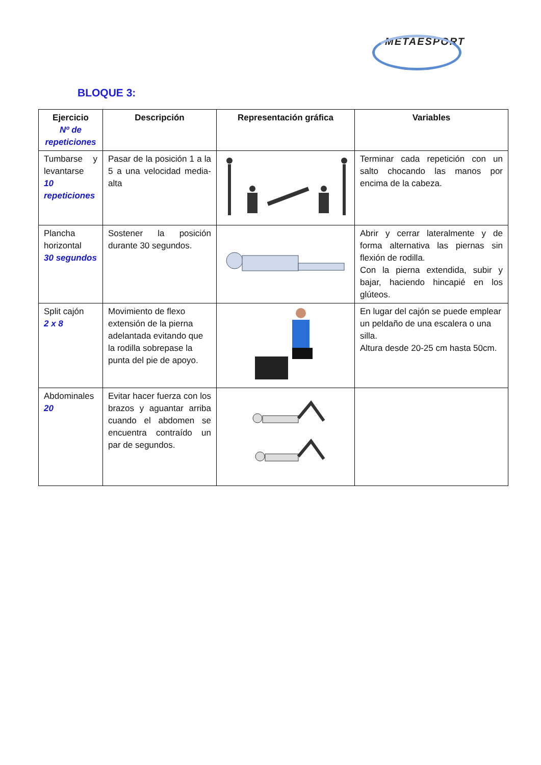METAESPORT
BLOQUE 3:
| Ejercicio Nº de repeticiones | Descripción | Representación gráfica | Variables |
| --- | --- | --- | --- |
| Tumbarse y levantarse 10 repeticiones | Pasar de la posición 1 a la 5 a una velocidad media-alta | | Terminar cada repetición con un salto chocando las manos por encima de la cabeza. |
| Plancha horizontal 30 segundos | Sostener la posición durante 30 segundos. | | Abrir y cerrar lateralmente y de forma alternativa las piernas sin flexión de rodilla. Con la pierna extendida, subir y bajar, haciendo hincapié en los glúteos. |
| Split cajón 2 x 8 | Movimiento de flexo extensión de la pierna adelantada evitando que la rodilla sobrepase la punta del pie de apoyo. | | En lugar del cajón se puede emplear un peldaño de una escalera o una silla. Altura desde 20-25 cm hasta 50cm. |
| Abdominales 20 | Evitar hacer fuerza con los brazos y aguantar arriba cuando el abdomen se encuentra contraído un par de segundos. | | |